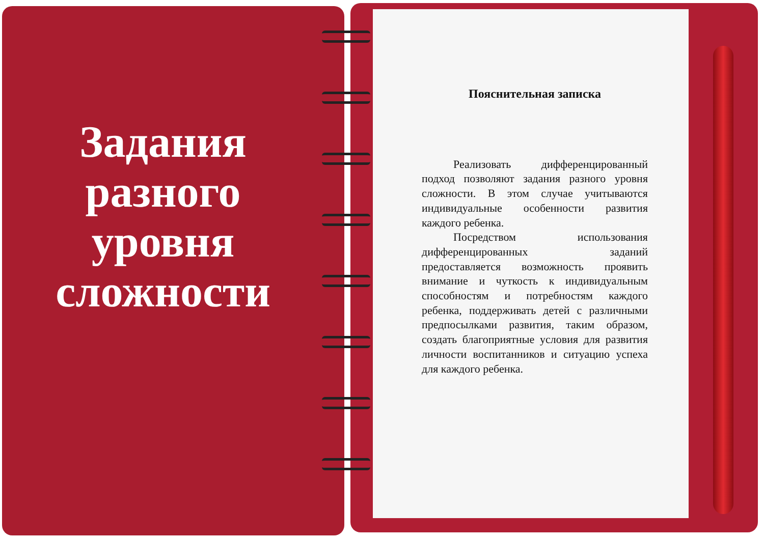Задания разного уровня сложности
Пояснительная записка
Реализовать дифференцированный подход позволяют задания разного уровня сложности. В этом случае учитываются индивидуальные особенности развития каждого ребенка.
Посредством использования дифференцированных заданий предоставляется возможность проявить внимание и чуткость к индивидуальным способностям и потребностям каждого ребенка, поддерживать детей с различными предпосылками развития, таким образом, создать благоприятные условия для развития личности воспитанников и ситуацию успеха для каждого ребенка.